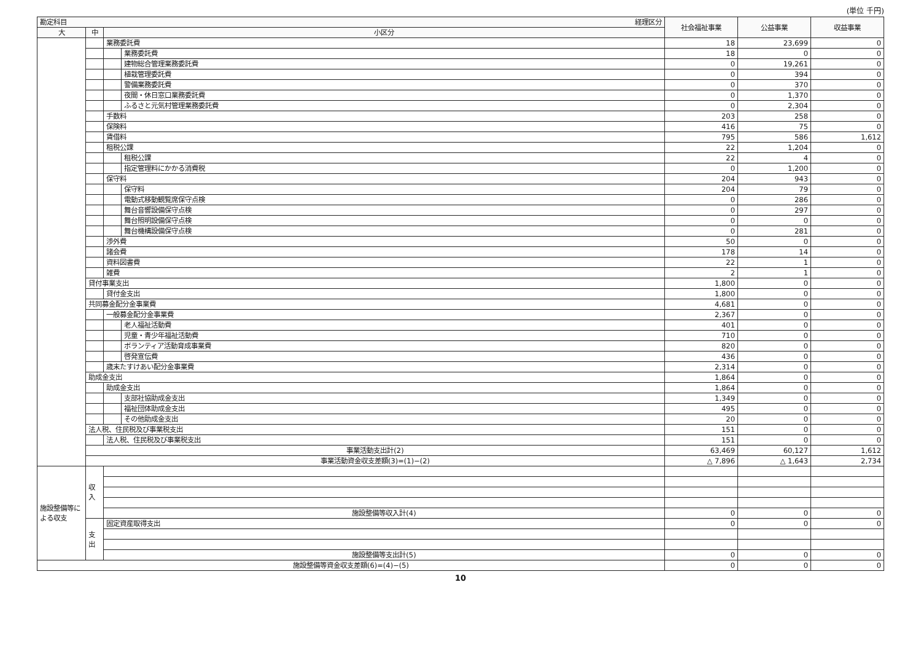(単位 千円)
| 勘定科目 経理区分 | | | | 社会福祉事業 | 公益事業 | 収益事業 |
| --- | --- | --- | --- | --- | --- | --- |
| 大 | 中 | 小区分 | | | | |
| | | 業務委託費 | | 18 | 23,699 | 0 |
| | | | 業務委託費 | 18 | 0 | 0 |
| | | | 建物総合管理業務委託費 | 0 | 19,261 | 0 |
| | | | 植栽管理委託費 | 0 | 394 | 0 |
| | | | 警備業務委託費 | 0 | 370 | 0 |
| | | | 夜間・休日窓口業務委託費 | 0 | 1,370 | 0 |
| | | | ふるさと元気村管理業務委託費 | 0 | 2,304 | 0 |
| | | 手数料 | | 203 | 258 | 0 |
| | | 保険料 | | 416 | 75 | 0 |
| | | 賃借料 | | 795 | 586 | 1,612 |
| | | 租税公課 | | 22 | 1,204 | 0 |
| | | | 租税公課 | 22 | 4 | 0 |
| | | | 指定管理料にかかる消費税 | 0 | 1,200 | 0 |
| | | 保守料 | | 204 | 943 | 0 |
| | | | 保守料 | 204 | 79 | 0 |
| | | | 電動式移動観覧席保守点検 | 0 | 286 | 0 |
| | | | 舞台音響設備保守点検 | 0 | 297 | 0 |
| | | | 舞台照明設備保守点検 | 0 | 0 | 0 |
| | | | 舞台機構設備保守点検 | 0 | 281 | 0 |
| | | 渉外費 | | 50 | 0 | 0 |
| | | 諸会費 | | 178 | 14 | 0 |
| | | 資料図書費 | | 22 | 1 | 0 |
| | | 雑費 | | 2 | 1 | 0 |
| | 貸付事業支出 | | | 1,800 | 0 | 0 |
| | | 貸付金支出 | | 1,800 | 0 | 0 |
| | 共同募金配分金事業費 | | | 4,681 | 0 | 0 |
| | | 一般募金配分金事業費 | | 2,367 | 0 | 0 |
| | | | 老人福祉活動費 | 401 | 0 | 0 |
| | | | 児童・青少年福祉活動費 | 710 | 0 | 0 |
| | | | ボランティア活動育成事業費 | 820 | 0 | 0 |
| | | | 啓発宣伝費 | 436 | 0 | 0 |
| | | 歳末たすけあい配分金事業費 | | 2,314 | 0 | 0 |
| | 助成金支出 | | | 1,864 | 0 | 0 |
| | | 助成金支出 | | 1,864 | 0 | 0 |
| | | | 支部社協助成金支出 | 1,349 | 0 | 0 |
| | | | 福祉団体助成金支出 | 495 | 0 | 0 |
| | | | その他助成金支出 | 20 | 0 | 0 |
| | 法人税、住民税及び事業税支出 | | | 151 | 0 | 0 |
| | | 法人税、住民税及び事業税支出 | | 151 | 0 | 0 |
| | 事業活動支出計(2) | | | 63,469 | 60,127 | 1,612 |
| | 事業活動資金収支差額(3)=(1)−(2) | | | △ 7,896 | △ 1,643 | 2,734 |
| 施設整備等による収支 | 収入 | | | | | |
| | | 施設整備等収入計(4) | | 0 | 0 | 0 |
| | 支出 | 固定資産取得支出 | | 0 | 0 | 0 |
| | | 施設整備等支出計(5) | | 0 | 0 | 0 |
| 施設整備等資金収支差額(6)=(4)−(5) | | | | 0 | 0 | 0 |
10